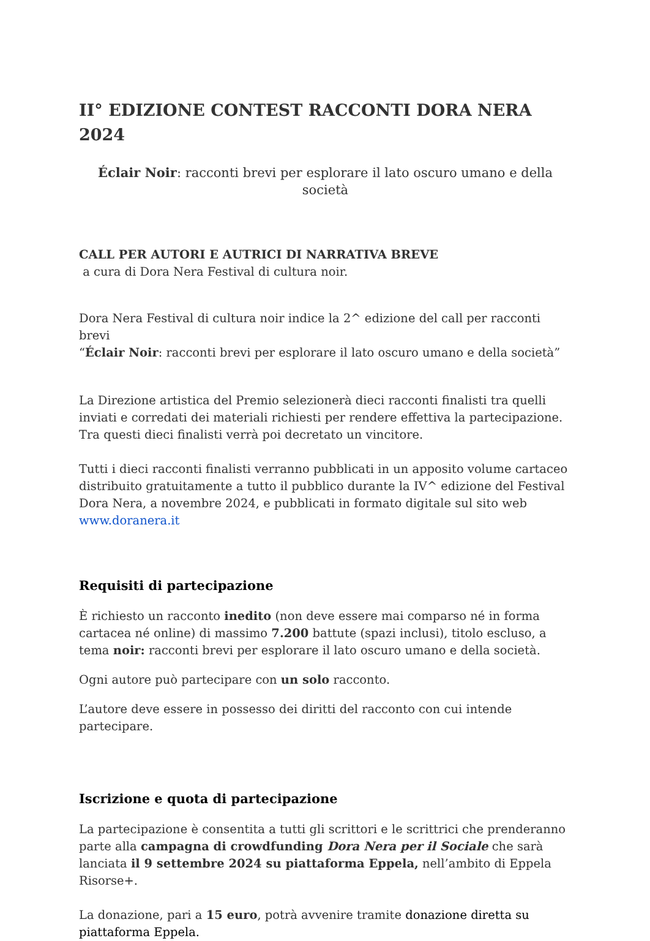II° EDIZIONE CONTEST RACCONTI DORA NERA 2024
Éclair Noir: racconti brevi per esplorare il lato oscuro umano e della società
CALL PER AUTORI E AUTRICI DI NARRATIVA BREVE
a cura di Dora Nera Festival di cultura noir.
Dora Nera Festival di cultura noir indice la 2^ edizione del call per racconti brevi
“Éclair Noir: racconti brevi per esplorare il lato oscuro umano e della società”
La Direzione artistica del Premio selezionerà dieci racconti finalisti tra quelli inviati e corredati dei materiali richiesti per rendere effettiva la partecipazione.
Tra questi dieci finalisti verrà poi decretato un vincitore.
Tutti i dieci racconti finalisti verranno pubblicati in un apposito volume cartaceo distribuito gratuitamente a tutto il pubblico durante la IV^ edizione del Festival Dora Nera, a novembre 2024, e pubblicati in formato digitale sul sito web www.doranera.it
Requisiti di partecipazione
È richiesto un racconto inedito (non deve essere mai comparso né in forma cartacea né online) di massimo 7.200 battute (spazi inclusi), titolo escluso, a tema noir: racconti brevi per esplorare il lato oscuro umano e della società.
Ogni autore può partecipare con un solo racconto.
L’autore deve essere in possesso dei diritti del racconto con cui intende partecipare.
Iscrizione e quota di partecipazione
La partecipazione è consentita a tutti gli scrittori e le scrittrici che prenderanno parte alla campagna di crowdfunding Dora Nera per il Sociale che sarà lanciata il 9 settembre 2024 su piattaforma Eppela, nell’ambito di Eppela Risorse+.
La donazione, pari a 15 euro, potrà avvenire tramite donazione diretta su piattaforma Eppela.